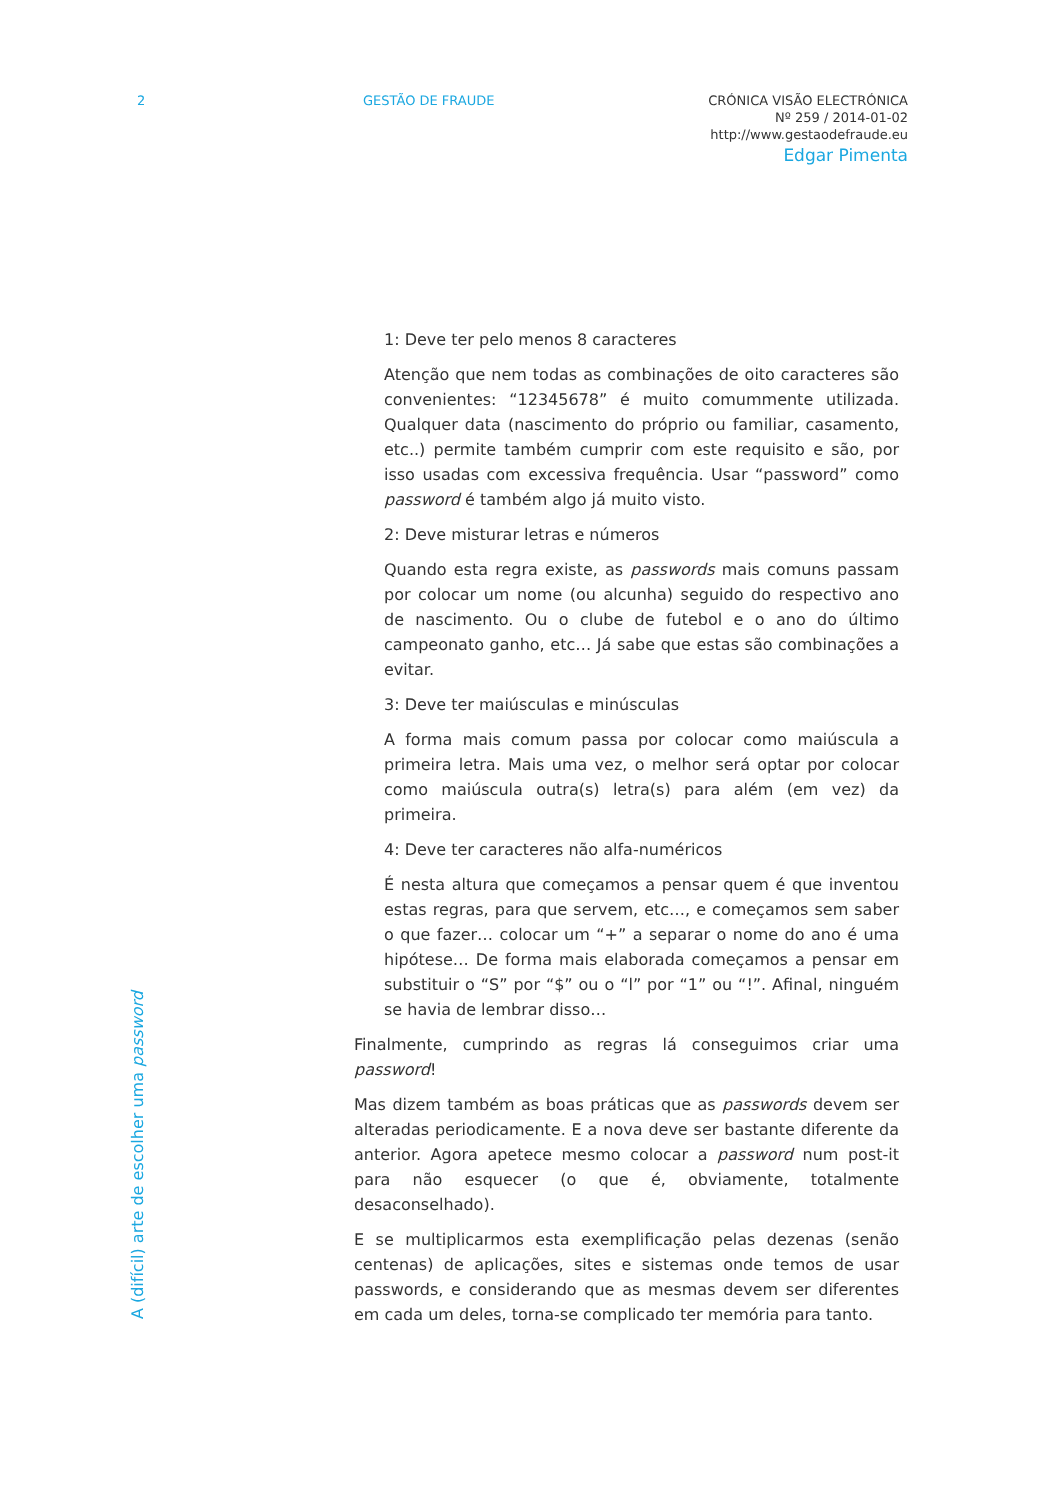2 GESTÃO DE FRAUDE CRÓNICA VISÃO ELECTRÓNICA
Nº 259 / 2014-01-02
http://www.gestaodefraude.eu
Edgar Pimenta
A (difícil) arte de escolher uma password
1: Deve ter pelo menos 8 caracteres
Atenção que nem todas as combinações de oito caracteres são convenientes: “12345678” é muito comummente utilizada. Qualquer data (nascimento do próprio ou familiar, casamento, etc..) permite também cumprir com este requisito e são, por isso usadas com excessiva frequência. Usar “password” como password é também algo já muito visto.
2: Deve misturar letras e números
Quando esta regra existe, as passwords mais comuns passam por colocar um nome (ou alcunha) seguido do respectivo ano de nascimento. Ou o clube de futebol e o ano do último campeonato ganho, etc… Já sabe que estas são combinações a evitar.
3: Deve ter maiúsculas e minúsculas
A forma mais comum passa por colocar como maiúscula a primeira letra. Mais uma vez, o melhor será optar por colocar como maiúscula outra(s) letra(s) para além (em vez) da primeira.
4: Deve ter caracteres não alfa-numéricos
É nesta altura que começamos a pensar quem é que inventou estas regras, para que servem, etc…, e começamos sem saber o que fazer… colocar um “+” a separar o nome do ano é uma hipótese… De forma mais elaborada começamos a pensar em substituir o “S” por “$” ou o “l” por “1” ou “!”. Afinal, ninguém se havia de lembrar disso…
Finalmente, cumprindo as regras lá conseguimos criar uma password!
Mas dizem também as boas práticas que as passwords devem ser alteradas periodicamente. E a nova deve ser bastante diferente da anterior. Agora apetece mesmo colocar a password num post-it para não esquecer (o que é, obviamente, totalmente desaconselhado).
E se multiplicarmos esta exemplificação pelas dezenas (senão centenas) de aplicações, sites e sistemas onde temos de usar passwords, e considerando que as mesmas devem ser diferentes em cada um deles, torna-se complicado ter memória para tanto.